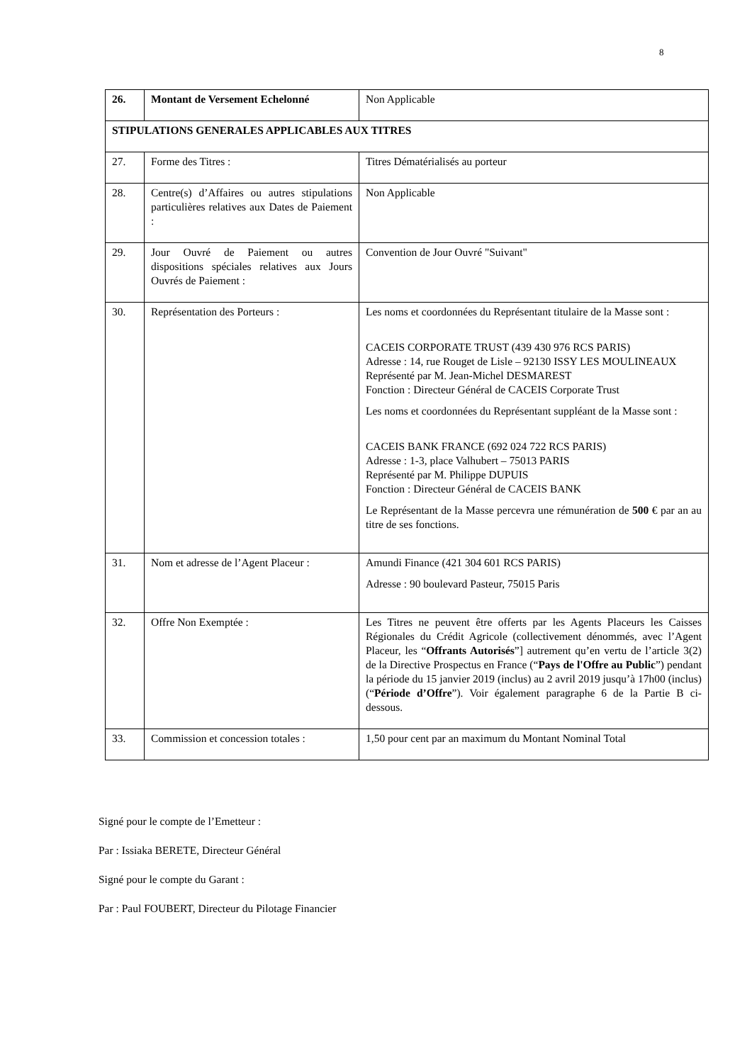8
| 26. | Montant de Versement Echelonné | Non Applicable |
| STIPULATIONS GENERALES APPLICABLES AUX TITRES | | |
| 27. | Forme des Titres : | Titres Dématérialisés au porteur |
| 28. | Centre(s) d’Affaires ou autres stipulations particulières relatives aux Dates de Paiement : | Non Applicable |
| 29. | Jour Ouvré de Paiement ou autres dispositions spéciales relatives aux Jours Ouvrés de Paiement : | Convention de Jour Ouvré "Suivant" |
| 30. | Représentation des Porteurs : | Les noms et coordonnées du Représentant titulaire de la Masse sont : CACEIS CORPORATE TRUST (439 430 976 RCS PARIS) Adresse : 14, rue Rouget de Lisle – 92130 ISSY LES MOULINEAUX Représenté par M. Jean-Michel DESMAREST Fonction : Directeur Général de CACEIS Corporate Trust Les noms et coordonnées du Représentant suppléant de la Masse sont : CACEIS BANK FRANCE (692 024 722 RCS PARIS) Adresse : 1-3, place Valhubert – 75013 PARIS Représenté par M. Philippe DUPUIS Fonction : Directeur Général de CACEIS BANK Le Représentant de la Masse percevra une rémunération de 500 € par an au titre de ses fonctions. |
| 31. | Nom et adresse de l’Agent Placeur : | Amundi Finance (421 304 601 RCS PARIS) Adresse : 90 boulevard Pasteur, 75015 Paris |
| 32. | Offre Non Exemptée : | Les Titres ne peuvent être offerts par les Agents Placeurs les Caisses Régionales du Crédit Agricole (collectivement dénommés, avec l’Agent Placeur, les “ Offrants Autorisés ”] autrement qu’en vertu de l’article 3(2) de la Directive Prospectus en France (“ Pays de l'Offre au Public ”) pendant la période du 15 janvier 2019 (inclus) au 2 avril 2019 jusqu’à 17h00 (inclus) (“ Période d’Offre ”). Voir également paragraphe 6 de la Partie B ci-dessous. |
| 33. | Commission et concession totales : | 1,50 pour cent par an maximum du Montant Nominal Total |
Signé pour le compte de l’Emetteur :
Par : Issiaka BERETE, Directeur Général
Signé pour le compte du Garant :
Par : Paul FOUBERT, Directeur du Pilotage Financier